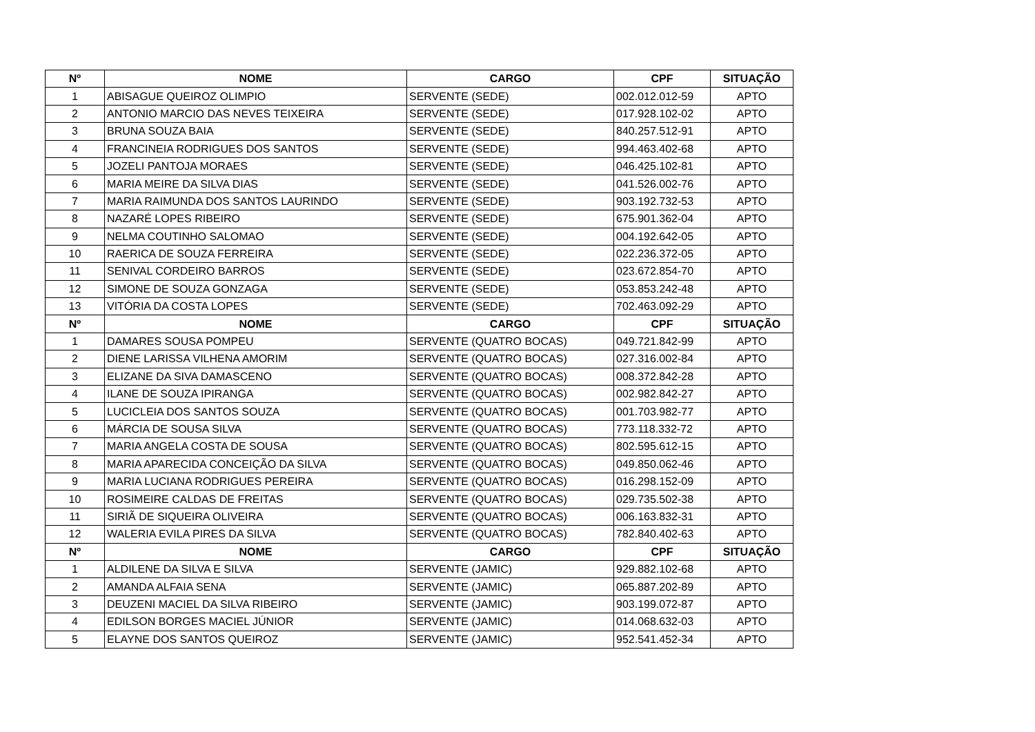| Nº | NOME | CARGO | CPF | SITUAÇÃO |
| --- | --- | --- | --- | --- |
| 1 | ABISAGUE QUEIROZ OLIMPIO | SERVENTE (SEDE) | 002.012.012-59 | APTO |
| 2 | ANTONIO MARCIO DAS NEVES TEIXEIRA | SERVENTE (SEDE) | 017.928.102-02 | APTO |
| 3 | BRUNA SOUZA BAIA | SERVENTE (SEDE) | 840.257.512-91 | APTO |
| 4 | FRANCINEIA RODRIGUES DOS SANTOS | SERVENTE (SEDE) | 994.463.402-68 | APTO |
| 5 | JOZELI PANTOJA MORAES | SERVENTE (SEDE) | 046.425.102-81 | APTO |
| 6 | MARIA MEIRE DA SILVA DIAS | SERVENTE (SEDE) | 041.526.002-76 | APTO |
| 7 | MARIA RAIMUNDA DOS SANTOS LAURINDO | SERVENTE (SEDE) | 903.192.732-53 | APTO |
| 8 | NAZARÉ LOPES RIBEIRO | SERVENTE (SEDE) | 675.901.362-04 | APTO |
| 9 | NELMA COUTINHO SALOMAO | SERVENTE (SEDE) | 004.192.642-05 | APTO |
| 10 | RAERICA DE SOUZA FERREIRA | SERVENTE (SEDE) | 022.236.372-05 | APTO |
| 11 | SENIVAL CORDEIRO BARROS | SERVENTE (SEDE) | 023.672.854-70 | APTO |
| 12 | SIMONE DE SOUZA GONZAGA | SERVENTE (SEDE) | 053.853.242-48 | APTO |
| 13 | VITÓRIA DA COSTA LOPES | SERVENTE (SEDE) | 702.463.092-29 | APTO |
| Nº | NOME | CARGO | CPF | SITUAÇÃO |
| 1 | DAMARES SOUSA POMPEU | SERVENTE (QUATRO BOCAS) | 049.721.842-99 | APTO |
| 2 | DIENE LARISSA VILHENA AMORIM | SERVENTE (QUATRO BOCAS) | 027.316.002-84 | APTO |
| 3 | ELIZANE DA SIVA DAMASCENO | SERVENTE (QUATRO BOCAS) | 008.372.842-28 | APTO |
| 4 | ILANE DE SOUZA IPIRANGA | SERVENTE (QUATRO BOCAS) | 002.982.842-27 | APTO |
| 5 | LUCICLEIA DOS SANTOS SOUZA | SERVENTE (QUATRO BOCAS) | 001.703.982-77 | APTO |
| 6 | MÁRCIA DE SOUSA SILVA | SERVENTE (QUATRO BOCAS) | 773.118.332-72 | APTO |
| 7 | MARIA ANGELA COSTA DE SOUSA | SERVENTE (QUATRO BOCAS) | 802.595.612-15 | APTO |
| 8 | MARIA APARECIDA CONCEIÇÃO DA SILVA | SERVENTE (QUATRO BOCAS) | 049.850.062-46 | APTO |
| 9 | MARIA LUCIANA RODRIGUES PEREIRA | SERVENTE (QUATRO BOCAS) | 016.298.152-09 | APTO |
| 10 | ROSIMEIRE CALDAS DE FREITAS | SERVENTE (QUATRO BOCAS) | 029.735.502-38 | APTO |
| 11 | SIRIÃ DE SIQUEIRA OLIVEIRA | SERVENTE (QUATRO BOCAS) | 006.163.832-31 | APTO |
| 12 | WALERIA EVILA PIRES DA SILVA | SERVENTE (QUATRO BOCAS) | 782.840.402-63 | APTO |
| Nº | NOME | CARGO | CPF | SITUAÇÃO |
| 1 | ALDILENE DA SILVA E SILVA | SERVENTE (JAMIC) | 929.882.102-68 | APTO |
| 2 | AMANDA ALFAIA SENA | SERVENTE (JAMIC) | 065.887.202-89 | APTO |
| 3 | DEUZENI MACIEL DA SILVA RIBEIRO | SERVENTE (JAMIC) | 903.199.072-87 | APTO |
| 4 | EDILSON BORGES MACIEL JÚNIOR | SERVENTE (JAMIC) | 014.068.632-03 | APTO |
| 5 | ELAYNE DOS SANTOS QUEIROZ | SERVENTE (JAMIC) | 952.541.452-34 | APTO |